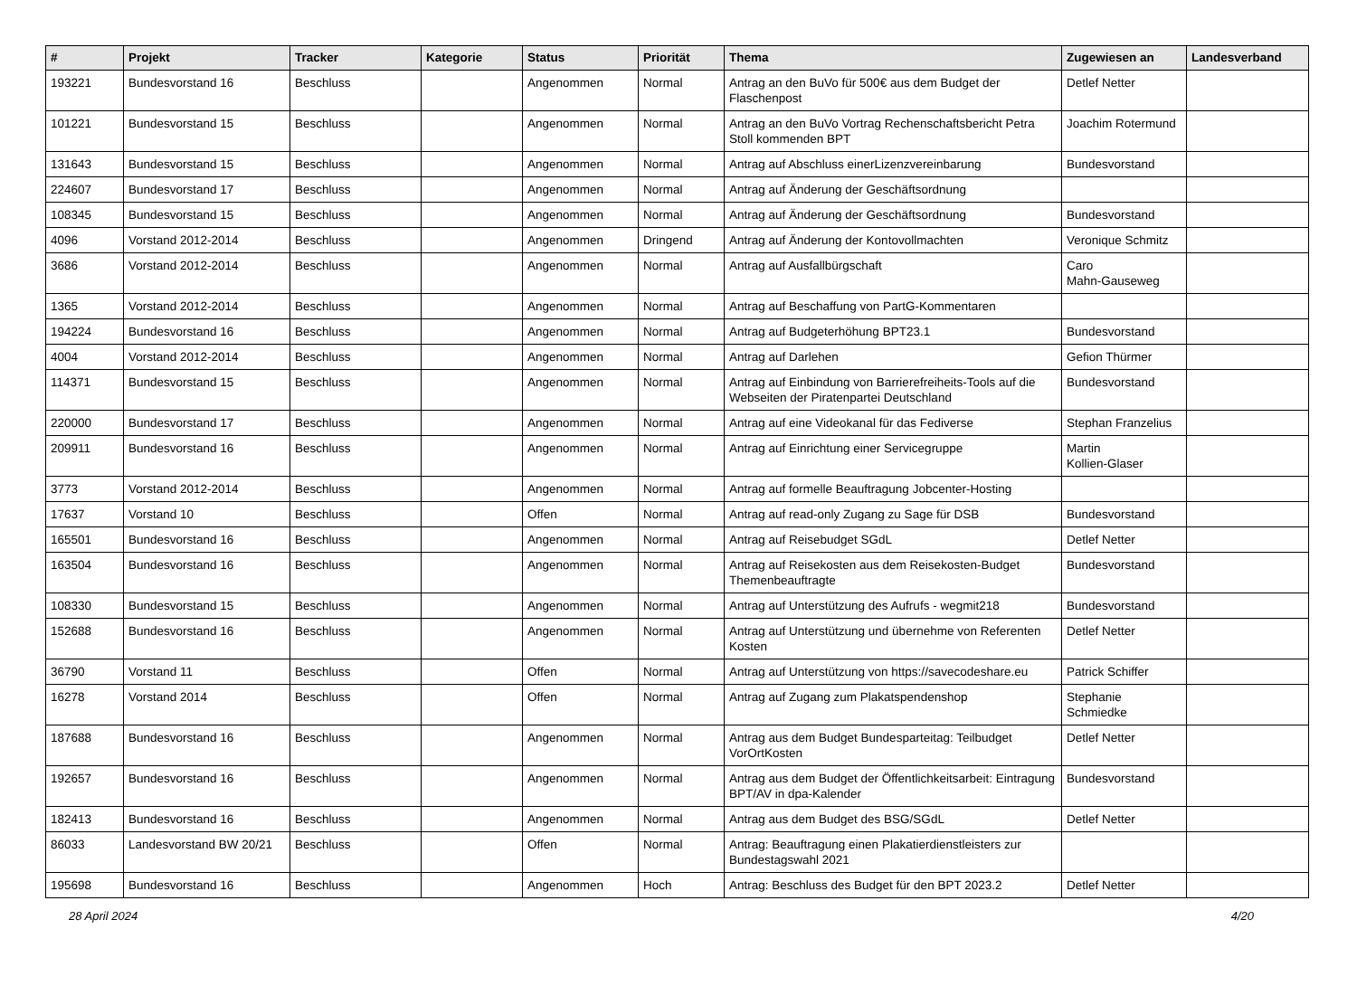| # | Projekt | Tracker | Kategorie | Status | Priorität | Thema | Zugewiesen an | Landesverband |
| --- | --- | --- | --- | --- | --- | --- | --- | --- |
| 193221 | Bundesvorstand 16 | Beschluss | | Angenommen | Normal | Antrag an den BuVo für 500€ aus dem Budget der Flaschenpost | Detlef Netter | |
| 101221 | Bundesvorstand 15 | Beschluss | | Angenommen | Normal | Antrag an den BuVo Vortrag Rechenschaftsbericht Petra Stoll kommenden BPT | Joachim Rotermund | |
| 131643 | Bundesvorstand 15 | Beschluss | | Angenommen | Normal | Antrag auf Abschluss einerLizenzvereinbarung | Bundesvorstand | |
| 224607 | Bundesvorstand 17 | Beschluss | | Angenommen | Normal | Antrag auf Änderung der Geschäftsordnung | | |
| 108345 | Bundesvorstand 15 | Beschluss | | Angenommen | Normal | Antrag auf Änderung der Geschäftsordnung | Bundesvorstand | |
| 4096 | Vorstand 2012-2014 | Beschluss | | Angenommen | Dringend | Antrag auf Änderung der Kontovollmachten | Veronique Schmitz | |
| 3686 | Vorstand 2012-2014 | Beschluss | | Angenommen | Normal | Antrag auf Ausfallbürgschaft | Caro Mahn-Gauseweg | |
| 1365 | Vorstand 2012-2014 | Beschluss | | Angenommen | Normal | Antrag auf Beschaffung von PartG-Kommentaren | | |
| 194224 | Bundesvorstand 16 | Beschluss | | Angenommen | Normal | Antrag auf Budgeterhöhung BPT23.1 | Bundesvorstand | |
| 4004 | Vorstand 2012-2014 | Beschluss | | Angenommen | Normal | Antrag auf Darlehen | Gefion Thürmer | |
| 114371 | Bundesvorstand 15 | Beschluss | | Angenommen | Normal | Antrag auf Einbindung von Barrierefreiheits-Tools auf die Webseiten der Piratenpartei Deutschland | Bundesvorstand | |
| 220000 | Bundesvorstand 17 | Beschluss | | Angenommen | Normal | Antrag auf eine Videokanal für das Fediverse | Stephan Franzelius | |
| 209911 | Bundesvorstand 16 | Beschluss | | Angenommen | Normal | Antrag auf Einrichtung einer Servicegruppe | Martin Kollien-Glaser | |
| 3773 | Vorstand 2012-2014 | Beschluss | | Angenommen | Normal | Antrag auf formelle Beauftragung Jobcenter-Hosting | | |
| 17637 | Vorstand 10 | Beschluss | | Offen | Normal | Antrag auf read-only Zugang zu Sage für DSB | Bundesvorstand | |
| 165501 | Bundesvorstand 16 | Beschluss | | Angenommen | Normal | Antrag auf Reisebudget SGdL | Detlef Netter | |
| 163504 | Bundesvorstand 16 | Beschluss | | Angenommen | Normal | Antrag auf Reisekosten aus dem Reisekosten-Budget Themenbeauftragte | Bundesvorstand | |
| 108330 | Bundesvorstand 15 | Beschluss | | Angenommen | Normal | Antrag auf Unterstützung des Aufrufs - wegmit218 | Bundesvorstand | |
| 152688 | Bundesvorstand 16 | Beschluss | | Angenommen | Normal | Antrag auf Unterstützung und übernehme von Referenten Kosten | Detlef Netter | |
| 36790 | Vorstand 11 | Beschluss | | Offen | Normal | Antrag auf Unterstützung von https://savecodeshare.eu | Patrick Schiffer | |
| 16278 | Vorstand 2014 | Beschluss | | Offen | Normal | Antrag auf Zugang zum Plakatspendenshop | Stephanie Schmiedke | |
| 187688 | Bundesvorstand 16 | Beschluss | | Angenommen | Normal | Antrag aus dem Budget Bundesparteitag: Teilbudget VorOrtKosten | Detlef Netter | |
| 192657 | Bundesvorstand 16 | Beschluss | | Angenommen | Normal | Antrag aus dem Budget der Öffentlichkeitsarbeit: Eintragung BPT/AV in dpa-Kalender | Bundesvorstand | |
| 182413 | Bundesvorstand 16 | Beschluss | | Angenommen | Normal | Antrag aus dem Budget des BSG/SGdL | Detlef Netter | |
| 86033 | Landesvorstand BW 20/21 | Beschluss | | Offen | Normal | Antrag: Beauftragung einen Plakatierdienstleisters zur Bundestagswahl 2021 | | |
| 195698 | Bundesvorstand 16 | Beschluss | | Angenommen | Hoch | Antrag: Beschluss des Budget für den BPT 2023.2 | Detlef Netter | |
28 April 2024 4/20